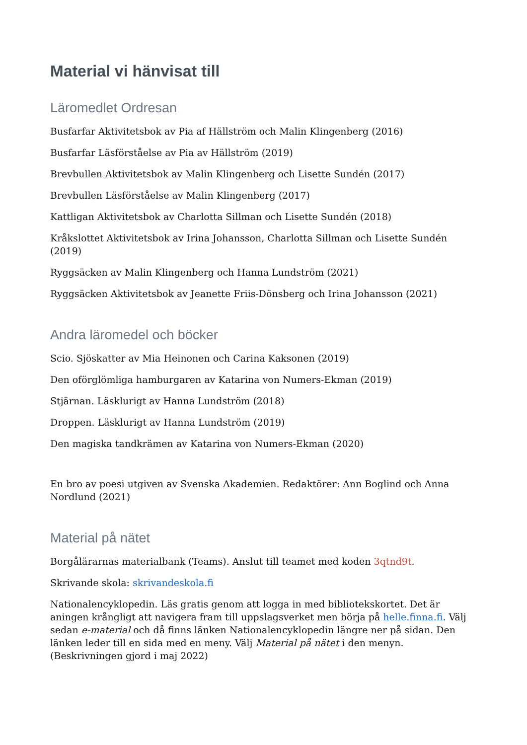Material vi hänvisat till
Läromedlet Ordresan
Busfarfar Aktivitetsbok av Pia af Hällström och Malin Klingenberg (2016)
Busfarfar Läsförståelse av Pia av Hällström (2019)
Brevbullen Aktivitetsbok av Malin Klingenberg och Lisette Sundén (2017)
Brevbullen Läsförståelse av Malin Klingenberg (2017)
Kattligan Aktivitetsbok av Charlotta Sillman och Lisette Sundén (2018)
Kråkslottet Aktivitetsbok av Irina Johansson, Charlotta Sillman och Lisette Sundén (2019)
Ryggsäcken av Malin Klingenberg och Hanna Lundström (2021)
Ryggsäcken Aktivitetsbok av Jeanette Friis-Dönsberg och Irina Johansson (2021)
Andra läromedel och böcker
Scio. Sjöskatter av Mia Heinonen och Carina Kaksonen (2019)
Den oförglömliga hamburgaren av Katarina von Numers-Ekman (2019)
Stjärnan. Läsklurigt av Hanna Lundström (2018)
Droppen. Läsklurigt av Hanna Lundström (2019)
Den magiska tandkrämen av Katarina von Numers-Ekman (2020)
En bro av poesi utgiven av Svenska Akademien. Redaktörer: Ann Boglind och Anna Nordlund (2021)
Material på nätet
Borgålärarnas materialbank (Teams). Anslut till teamet med koden 3qtnd9t.
Skrivande skola: skrivandeskola.fi
Nationalencyklopedin. Läs gratis genom att logga in med bibliotekskortet. Det är aningen krångligt att navigera fram till uppslagsverket men börja på helle.finna.fi. Välj sedan e-material och då finns länken Nationalencyklopedin längre ner på sidan. Den länken leder till en sida med en meny. Välj Material på nätet i den menyn. (Beskrivningen gjord i maj 2022)